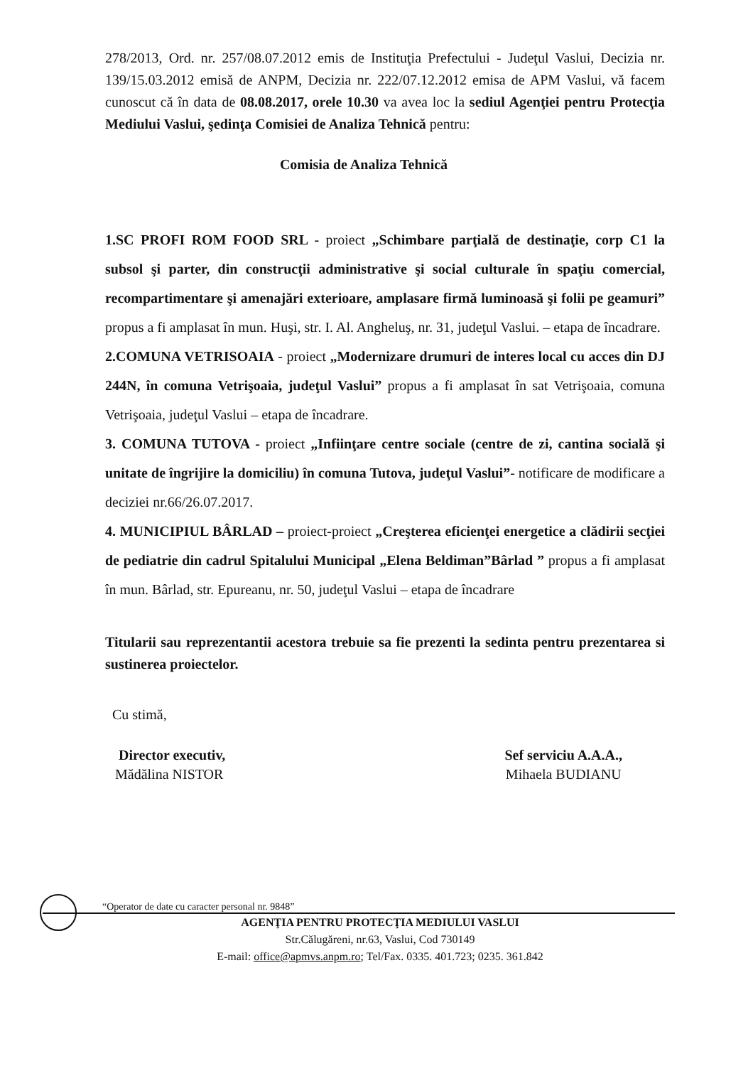278/2013, Ord. nr. 257/08.07.2012 emis de Instituţia Prefectului - Judeţul Vaslui, Decizia nr. 139/15.03.2012 emisă de ANPM, Decizia nr. 222/07.12.2012 emisa de APM Vaslui, vă facem cunoscut că în data de 08.08.2017, orele 10.30 va avea loc la sediul Agenţiei pentru Protecţia Mediului Vaslui, şedinţa Comisiei de Analiza Tehnică pentru:
Comisia de Analiza Tehnică
1.SC PROFI ROM FOOD SRL - proiect „Schimbare parţială de destinaţie, corp C1 la subsol şi parter, din construcţii administrative şi social culturale în spaţiu comercial, recompartimentare şi amenajări exterioare, amplasare firmă luminoasă şi folii pe geamuri” propus a fi amplasat în mun. Huşi, str. I. Al. Angheluş, nr. 31, judeţul Vaslui. – etapa de încadrare.
2.COMUNA VETRISOAIA - proiect „Modernizare drumuri de interes local cu acces din DJ 244N, în comuna Vetrişoaia, judeţul Vaslui” propus a fi amplasat în sat Vetrişoaia, comuna Vetrişoaia, judeţul Vaslui – etapa de încadrare.
3. COMUNA TUTOVA - proiect „Infiinţare centre sociale (centre de zi, cantina socială şi unitate de îngrijire la domiciliu) în comuna Tutova, judeţul Vaslui”- notificare de modificare a deciziei nr.66/26.07.2017.
4. MUNICIPIUL BÂRLAD – proiect-proiect „Creşterea eficienţei energetice a clădirii secţiei de pediatrie din cadrul Spitalului Municipal „Elena Beldiman”Bârlad ” propus a fi amplasat în mun. Bârlad, str. Epureanu, nr. 50, judeţul Vaslui – etapa de încadrare
Titularii sau reprezentantii acestora trebuie sa fie prezenti la sedinta pentru prezentarea si sustinerea proiectelor.
Cu stimă,
Director executiv,
Mădălina NISTOR
Sef serviciu A.A.A.,
Mihaela BUDIANU
“Operator de date cu caracter personal nr. 9848”
AGENŢIA PENTRU PROTECŢIA MEDIULUI VASLUI
Str.Călugăreni, nr.63, Vaslui, Cod 730149
E-mail: office@apmvs.anpm.ro; Tel/Fax. 0335. 401.723; 0235. 361.842